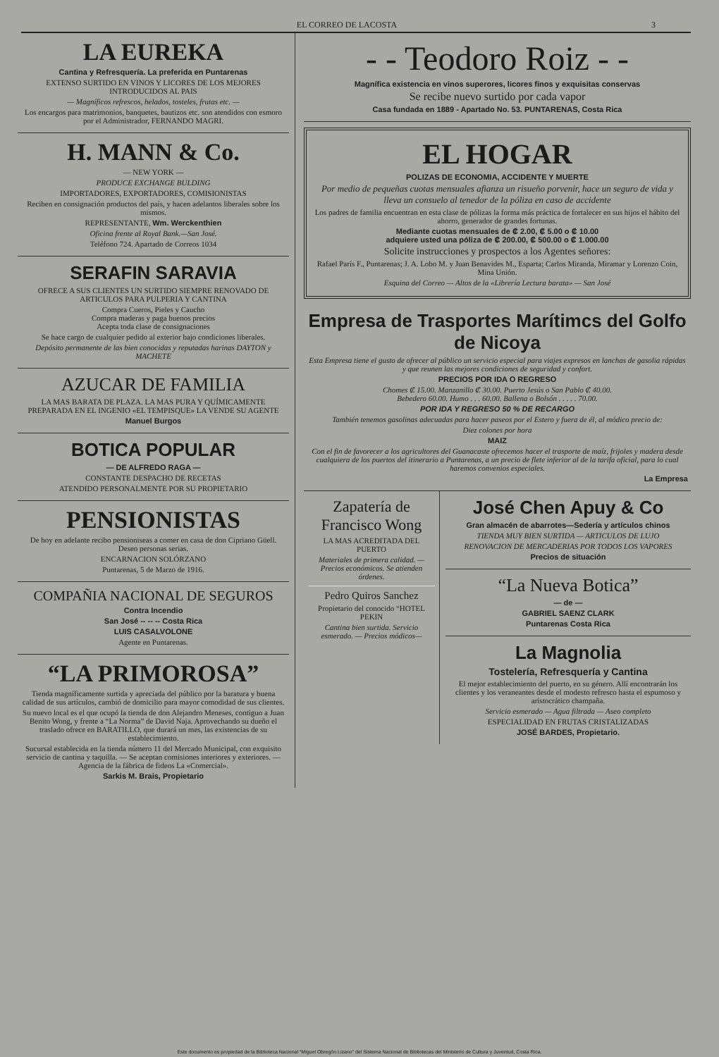EL CORREO DE LACOSTA 3
LA EUREKA
Cantina y Refresquería. La preferida en Puntarenas
EXTENSO SURTIDO EN VINOS Y LICORES DE LOS MEJORES INTRODUCIDOS AL PAIS
— Magníficos refrescos, helados, tosteles, frutas etc. —
Los encargos para matrimonios, banquetes, bautizos etc. son atendidos con esmoro por el Administrador, FERNANDO MAGRI.
H. MANN & Co.
— NEW YORK —
PRODUCE EXCHANGE BULDING
IMPORTADORES, EXPORTADORES, COMISIONISTAS
Reciben en consignación productos del país, y hacen adelantos liberales sobre los mismos.
REPRESENTANTE, Wm. Werckenthien
Oficina frente al Royal Bank.—San José.
Teléfono 724. Apartado de Correos 1034
SERAFIN SARAVIA
OFRECE A SUS CLIENTES UN SURTIDO SIEMPRE RENOVADO DE ARTICULOS PARA PULPERIA Y CANTINA
Compra Cueros, Pieles y Caucho
Compra maderas y paga buenos precios
Acepta toda clase de consignaciones
Se hace cargo de cualquier pedido al exterior bajo condiciones liberales.
Depósito permanente de las bien conocidas y reputadas harinas DAYTON y MACHETE
AZUCAR DE FAMILIA
LA MAS BARATA DE PLAZA. LA MAS PURA Y QUÍMICAMENTE PREPARADA EN EL INGENIO «EL TEMPISQUE» LA VENDE SU AGENTE
Manuel Burgos
BOTICA POPULAR
— DE ALFREDO RAGA —
CONSTANTE DESPACHO DE RECETAS
ATENDIDO PERSONALMENTE POR SU PROPIETARIO
PENSIONISTAS
De hoy en adelante recibo pensioniseas a comer en casa de don Cipriano Güell. Deseo personas serias.
ENCARNACION SOLÓRZANO
Puntarenas, 5 de Marzo de 1916.
COMPAÑIA NACIONAL DE SEGUROS
Contra Incendio
San José -- -- -- Costa Rica
LUIS CASALVOLONE
Agente en Puntarenas.
“LA PRIMOROSA”
Tienda magníficamente surtida y apreciada del público por la baratura y buena calidad de sus artículos, cambió de domicilio para mayor comodidad de sus clientes.
Su nuevo local es el que ocupó la tienda de don Alejandro Meneses, contiguo a Juan Benito Wong, y frente a “La Norma” de David Naja. Aprovechando su dueño el traslado ofrece en BARATILLO, que durará un mes, las existencias de su establecimiento.
Sucursal establecida en la tienda número 11 del Mercado Municipal, con exquisito servicio de cantina y taquilla. — Se aceptan comisiones interiores y exteriores. — Agencia de la fábrica de fideos La «Comercial».
Sarkis M. Brais, Propietario
- - Teodoro Roiz - -
Magnífica existencia en vinos superores, licores finos y exquisitas conservas
Se recibe nuevo surtido por cada vapor
Casa fundada en 1889 - Apartado No. 53. PUNTARENAS, Costa Rica
EL HOGAR
POLIZAS DE ECONOMIA, ACCIDENTE Y MUERTE
Por medio de pequeñas cuotas mensuales afianza un risueño porvenir, hace un seguro de vida y lleva un consuelo al tenedor de la póliza en caso de accidente
Los padres de familia encuentran en esta clase de pólizas la forma más práctica de fortalecer en sus hijos el hábito del ahorro, generador de grandes fortunas.
Mediante cuotas mensuales de ₡ 2.00, ₡ 5.00 o ₡ 10.00
adquiere usted una póliza de ₡ 200.00, ₡ 500.00 o ₡ 1.000.00
Solicite instrucciones y prospectos a los Agentes señores:
Rafael París F., Puntarenas; J. A. Lobo M. y Juan Benavides M., Esparta; Carlos Miranda, Miramar y Lorenzo Coin, Mina Unión.
Esquina del Correo — Altos de la «Librería Lectura barata» — San José
Empresa de Trasportes Marítimcs del Golfo de Nicoya
Esta Empresa tiene el gusto de ofrecer al público un servicio especial para viajes expresos en lanchas de gasolia rápidas y que reunen las mejores condiciones de seguridad y confort.
PRECIOS POR IDA O REGRESO
Chomes ₡ 15.00. Manzanillo ₡ 30.00. Puerto Jesús o San Pablo ₡ 40.00.
Bebedero 60.00. Humo . . . 60.00. Ballena o Bolsón . . . . . 70.00.
POR IDA Y REGRESO 50 % DE RECARGO
También tenemos gasolinas adecuadas para hacer paseos por el Estero y fuera de él, al módico precio de:
Diez colones por hora
MAIZ
Con el fin de favorecer a los agricultores del Guanacaste ofrecemos hacer el trasporte de maíz, frijoles y madera desde cualquiera de los puertos del itinerario a Puntarenas, a un precio de flete inferior al de la tarifa oficial, para lo cual haremos convenios especiales.
La Empresa
Zapatería de Francisco Wong
LA MAS ACREDITADA DEL PUERTO
Materiales de primera calidad. — Precios económicos. Se atienden órdenes.
Pedro Quiros Sanchez
Propietario del conocido “HOTEL PEKIN
Cantina bien surtida. Servicio esmerado. — Precios módicos—
José Chen Apuy & Co
Gran almacén de abarrotes—Sedería y artículos chinos
TIENDA MUY BIEN SURTIDA — ARTICULOS DE LUJO
RENOVACION DE MERCADERIAS POR TODOS LOS VAPORES
Precios de situación
“La Nueva Botica”
— de —
GABRIEL SAENZ CLARK
Puntarenas Costa Rica
La Magnolia
Tostelería, Refresquería y Cantina
El mejor establecimiento del puerto, en su género. Allí encontrarán los clientes y los veraneantes desde el modesto refresco hasta el espumoso y aristocrático champaña.
Servicio esmerado — Agua filtrada — Aseo completo
ESPECIALIDAD EN FRUTAS CRISTALIZADAS
JOSÉ BARDES, Propietario.
Este documento es propiedad de la Biblioteca Nacional “Miguel Obregón Lizano” del Sistema Nacional de Bibliotecas del Ministerio de Cultura y Juventud, Costa Rica.